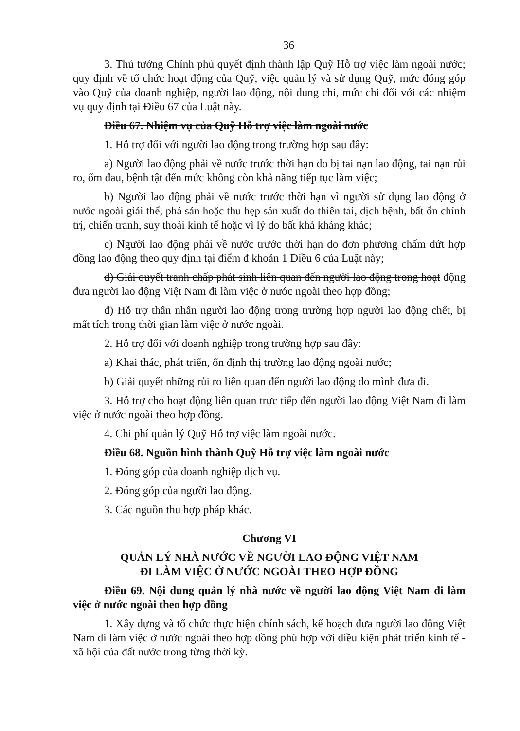36
3. Thủ tướng Chính phủ quyết định thành lập Quỹ Hỗ trợ việc làm ngoài nước; quy định về tổ chức hoạt động của Quỹ, việc quản lý và sử dụng Quỹ, mức đóng góp vào Quỹ của doanh nghiệp, người lao động, nội dung chi, mức chi đối với các nhiệm vụ quy định tại Điều 67 của Luật này.
Điều 67. Nhiệm vụ của Quỹ Hỗ trợ việc làm ngoài nước
1. Hỗ trợ đối với người lao động trong trường hợp sau đây:
a) Người lao động phải về nước trước thời hạn do bị tai nạn lao động, tai nạn rủi ro, ốm đau, bệnh tật đến mức không còn khả năng tiếp tục làm việc;
b) Người lao động phải về nước trước thời hạn vì người sử dụng lao động ở nước ngoài giải thể, phá sản hoặc thu hẹp sản xuất do thiên tai, dịch bệnh, bất ổn chính trị, chiến tranh, suy thoái kinh tế hoặc vì lý do bất khả kháng khác;
c) Người lao động phải về nước trước thời hạn do đơn phương chấm dứt hợp đồng lao động theo quy định tại điểm đ khoản 1 Điều 6 của Luật này;
d) Giải quyết tranh chấp phát sinh liên quan đến người lao động trong hoạt động đưa người lao động Việt Nam đi làm việc ở nước ngoài theo hợp đồng;
đ) Hỗ trợ thân nhân người lao động trong trường hợp người lao động chết, bị mất tích trong thời gian làm việc ở nước ngoài.
2. Hỗ trợ đối với doanh nghiệp trong trường hợp sau đây:
a) Khai thác, phát triển, ổn định thị trường lao động ngoài nước;
b) Giải quyết những rủi ro liên quan đến người lao động do mình đưa đi.
3. Hỗ trợ cho hoạt động liên quan trực tiếp đến người lao động Việt Nam đi làm việc ở nước ngoài theo hợp đồng.
4. Chi phí quản lý Quỹ Hỗ trợ việc làm ngoài nước.
Điều 68. Nguồn hình thành Quỹ Hỗ trợ việc làm ngoài nước
1. Đóng góp của doanh nghiệp dịch vụ.
2. Đóng góp của người lao động.
3. Các nguồn thu hợp pháp khác.
Chương VI
QUẢN LÝ NHÀ NƯỚC VỀ NGƯỜI LAO ĐỘNG VIỆT NAM
ĐI LÀM VIỆC Ở NƯỚC NGOÀI THEO HỢP ĐỒNG
Điều 69. Nội dung quản lý nhà nước về người lao động Việt Nam đi làm việc ở nước ngoài theo hợp đồng
1. Xây dựng và tổ chức thực hiện chính sách, kế hoạch đưa người lao động Việt Nam đi làm việc ở nước ngoài theo hợp đồng phù hợp với điều kiện phát triển kinh tế - xã hội của đất nước trong từng thời kỳ.